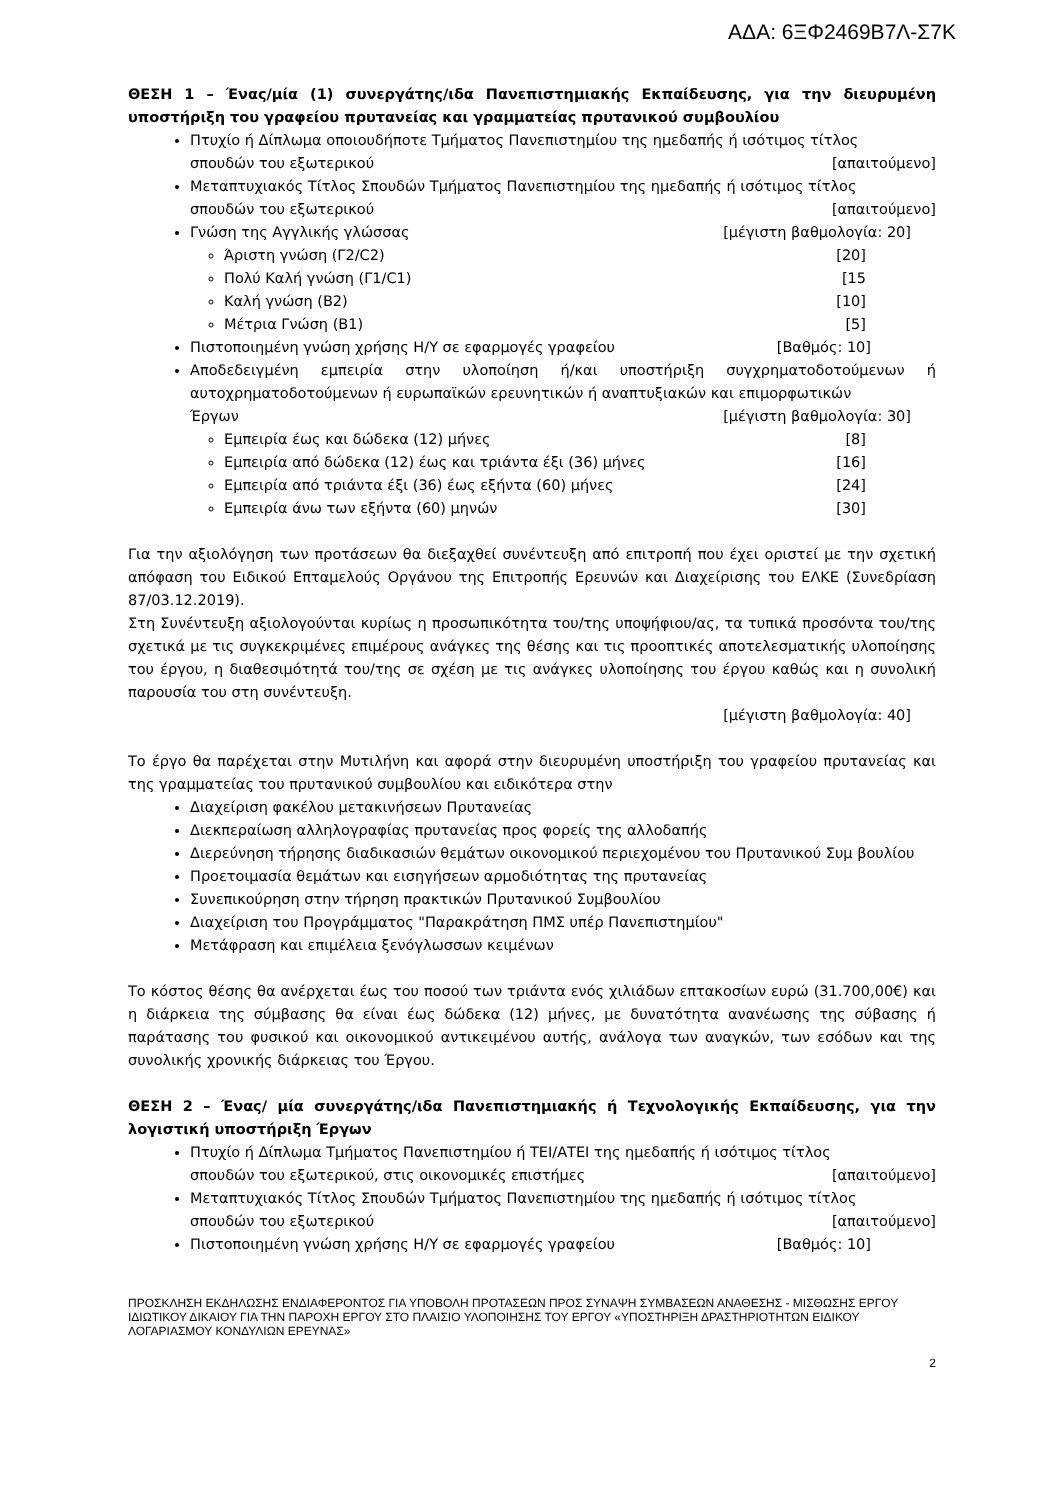ΑΔΑ: 6ΞΦ2469Β7Λ-Σ7Κ
ΘΕΣΗ 1 – Ένας/μία (1) συνεργάτης/ιδα Πανεπιστημιακής Εκπαίδευσης, για την διευρυμένη υποστήριξη του γραφείου πρυτανείας και γραμματείας πρυτανικού συμβουλίου
Πτυχίο ή Δίπλωμα οποιουδήποτε Τμήματος Πανεπιστημίου της ημεδαπής ή ισότιμος τίτλος
σπουδών του εξωτερικού [απαιτούμενο]
Μεταπτυχιακός Τίτλος Σπουδών Τμήματος Πανεπιστημίου της ημεδαπής ή ισότιμος τίτλος
σπουδών του εξωτερικού [απαιτούμενο]
Γνώση της Αγγλικής γλώσσας [μέγιστη βαθμολογία: 20]
Άριστη γνώση (Γ2/C2) [20]
Πολύ Καλή γνώση (Γ1/C1) [15
Καλή γνώση (Β2) [10]
Μέτρια Γνώση (Β1) [5]
Πιστοποιημένη γνώση χρήσης Η/Υ σε εφαρμογές γραφείου [Βαθμός: 10]
Αποδεδειγμένη εμπειρία στην υλοποίηση ή/και υποστήριξη συγχρηματοδοτούμενων ή αυτοχρηματοδοτούμενων ή ευρωπαϊκών ερευνητικών ή αναπτυξιακών και επιμορφωτικών
Έργων [μέγιστη βαθμολογία: 30]
Εμπειρία έως και δώδεκα (12) μήνες [8]
Εμπειρία από δώδεκα (12) έως και τριάντα έξι (36) μήνες [16]
Εμπειρία από τριάντα έξι (36) έως εξήντα (60) μήνες [24]
Εμπειρία άνω των εξήντα (60) μηνών [30]
Για την αξιολόγηση των προτάσεων θα διεξαχθεί συνέντευξη από επιτροπή που έχει οριστεί με την σχετική απόφαση του Ειδικού Επταμελούς Οργάνου της Επιτροπής Ερευνών και Διαχείρισης του ΕΛΚΕ (Συνεδρίαση 87/03.12.2019).
Στη Συνέντευξη αξιολογούνται κυρίως η προσωπικότητα του/της υποψήφιου/ας, τα τυπικά προσόντα του/της σχετικά με τις συγκεκριμένες επιμέρους ανάγκες της θέσης και τις προοπτικές αποτελεσματικής υλοποίησης του έργου, η διαθεσιμότητά του/της σε σχέση με τις ανάγκες υλοποίησης του έργου καθώς και η συνολική παρουσία του στη συνέντευξη.
[μέγιστη βαθμολογία: 40]
Το έργο θα παρέχεται στην Μυτιλήνη και αφορά στην διευρυμένη υποστήριξη του γραφείου πρυτανείας και της γραμματείας του πρυτανικού συμβουλίου και ειδικότερα στην
Διαχείριση φακέλου μετακινήσεων Πρυτανείας
Διεκπεραίωση αλληλογραφίας πρυτανείας προς φορείς της αλλοδαπής
Διερεύνηση τήρησης διαδικασιών θεμάτων οικονομικού περιεχομένου του Πρυτανικού Συμ βουλίου
Προετοιμασία θεμάτων και εισηγήσεων αρμοδιότητας της πρυτανείας
Συνεπικούρηση στην τήρηση πρακτικών Πρυτανικού Συμβουλίου
Διαχείριση του Προγράμματος "Παρακράτηση ΠΜΣ υπέρ Πανεπιστημίου"
Μετάφραση και επιμέλεια ξενόγλωσσων κειμένων
Το κόστος θέσης θα ανέρχεται έως του ποσού των τριάντα ενός χιλιάδων επτακοσίων ευρώ (31.700,00€) και η διάρκεια της σύμβασης θα είναι έως δώδεκα (12) μήνες, με δυνατότητα ανανέωσης της σύβασης ή παράτασης του φυσικού και οικονομικού αντικειμένου αυτής, ανάλογα των αναγκών, των εσόδων και της συνολικής χρονικής διάρκειας του Έργου.
ΘΕΣΗ 2 – Ένας/ μία συνεργάτης/ιδα Πανεπιστημιακής ή Τεχνολογικής Εκπαίδευσης, για την λογιστική υποστήριξη Έργων
Πτυχίο ή Δίπλωμα Τμήματος Πανεπιστημίου ή ΤΕΙ/ΑΤΕΙ της ημεδαπής ή ισότιμος τίτλος
σπουδών του εξωτερικού, στις οικονομικές επιστήμες [απαιτούμενο]
Μεταπτυχιακός Τίτλος Σπουδών Τμήματος Πανεπιστημίου της ημεδαπής ή ισότιμος τίτλος
σπουδών του εξωτερικού [απαιτούμενο]
Πιστοποιημένη γνώση χρήσης Η/Υ σε εφαρμογές γραφείου [Βαθμός: 10]
ΠΡΟΣΚΛΗΣΗ ΕΚΔΗΛΩΣΗΣ ΕΝΔΙΑΦΕΡΟΝΤΟΣ ΓΙΑ ΥΠΟΒΟΛΗ ΠΡΟΤΑΣΕΩΝ ΠΡΟΣ ΣΥΝΑΨΗ ΣΥΜΒΑΣΕΩΝ ΑΝΑΘΕΣΗΣ - ΜΙΣΘΩΣΗΣ ΕΡΓΟΥ ΙΔΙΩΤΙΚΟΥ ΔΙΚΑΙΟΥ ΓΙΑ ΤΗΝ ΠΑΡΟΧΗ ΕΡΓΟΥ ΣΤΟ ΠΛΑΙΣΙΟ ΥΛΟΠΟΙΗΣΗΣ ΤΟΥ ΕΡΓΟΥ «ΥΠΟΣΤΗΡΙΞΗ ΔΡΑΣΤΗΡΙΟΤΗΤΩΝ ΕΙΔΙΚΟΥ ΛΟΓΑΡΙΑΣΜΟΥ ΚΟΝΔΥΛΙΩΝ ΕΡΕΥΝΑΣ»
2